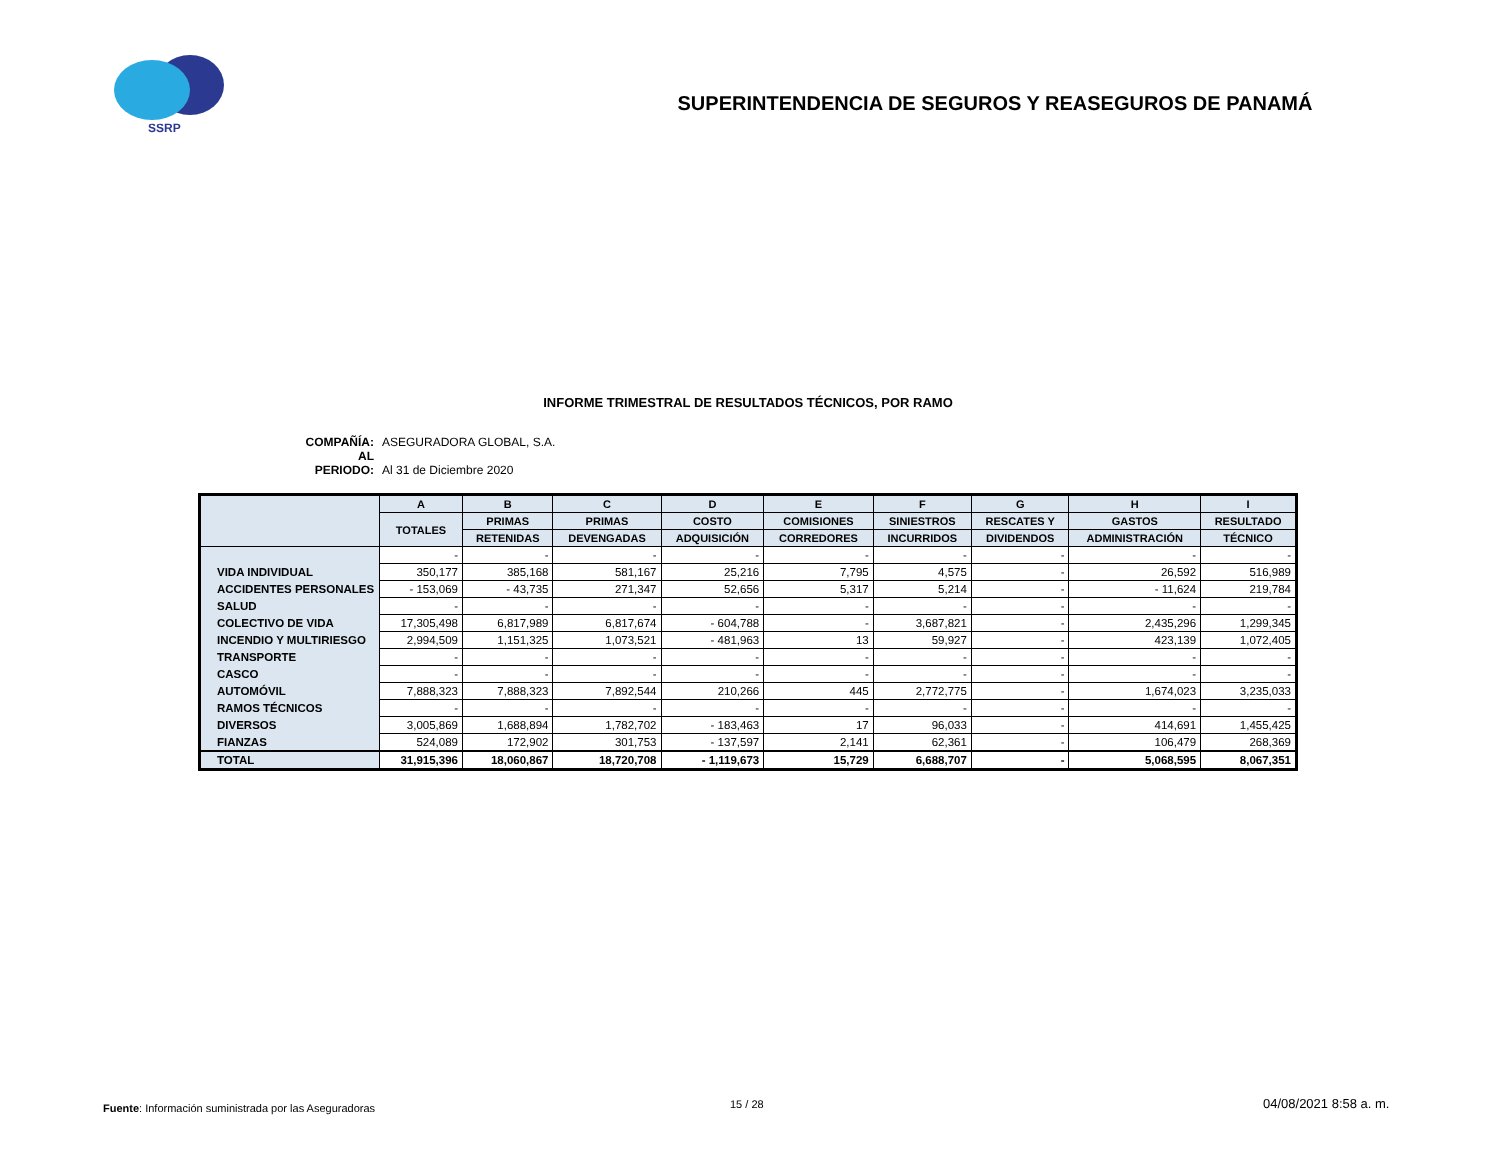SSRP
SUPERINTENDENCIA DE SEGUROS Y REASEGUROS DE PANAMÁ
INFORME TRIMESTRAL DE RESULTADOS TÉCNICOS, POR RAMO
COMPAÑÍA: ASEGURADORA GLOBAL, S.A.
AL PERIODO: Al 31 de Diciembre 2020
| | A | B | C | D | E | F | G | H | I |
| --- | --- | --- | --- | --- | --- | --- | --- | --- | --- |
| | TOTALES | PRIMAS | PRIMAS | COSTO | COMISIONES | SINIESTROS | RESCATES Y | GASTOS | RESULTADO |
| | | RETENIDAS | DEVENGADAS | ADQUISICIÓN | CORREDORES | INCURRIDOS | DIVIDENDOS | ADMINISTRACIÓN | TÉCNICO |
| | - | - | - | - | - | - | - | - | - |
| VIDA INDIVIDUAL | 350,177 | 385,168 | 581,167 | 25,216 | 7,795 | 4,575 | - | 26,592 | 516,989 |
| ACCIDENTES PERSONALES | - 153,069 | - 43,735 | 271,347 | 52,656 | 5,317 | 5,214 | - | - 11,624 | 219,784 |
| SALUD | - | - | - | - | - | - | - | - | - |
| COLECTIVO DE VIDA | 17,305,498 | 6,817,989 | 6,817,674 | - 604,788 | - | 3,687,821 | - | 2,435,296 | 1,299,345 |
| INCENDIO Y MULTIRIESGO | 2,994,509 | 1,151,325 | 1,073,521 | - 481,963 | 13 | 59,927 | - | 423,139 | 1,072,405 |
| TRANSPORTE | - | - | - | - | - | - | - | - | - |
| CASCO | - | - | - | - | - | - | - | - | - |
| AUTOMÓVIL | 7,888,323 | 7,888,323 | 7,892,544 | 210,266 | 445 | 2,772,775 | - | 1,674,023 | 3,235,033 |
| RAMOS TÉCNICOS | - | - | - | - | - | - | - | - | - |
| DIVERSOS | 3,005,869 | 1,688,894 | 1,782,702 | - 183,463 | 17 | 96,033 | - | 414,691 | 1,455,425 |
| FIANZAS | 524,089 | 172,902 | 301,753 | - 137,597 | 2,141 | 62,361 | - | 106,479 | 268,369 |
| TOTAL | 31,915,396 | 18,060,867 | 18,720,708 | - 1,119,673 | 15,729 | 6,688,707 | - | 5,068,595 | 8,067,351 |
Fuente: Información suministrada por las Aseguradoras
15 / 28 04/08/2021 8:58 a. m.